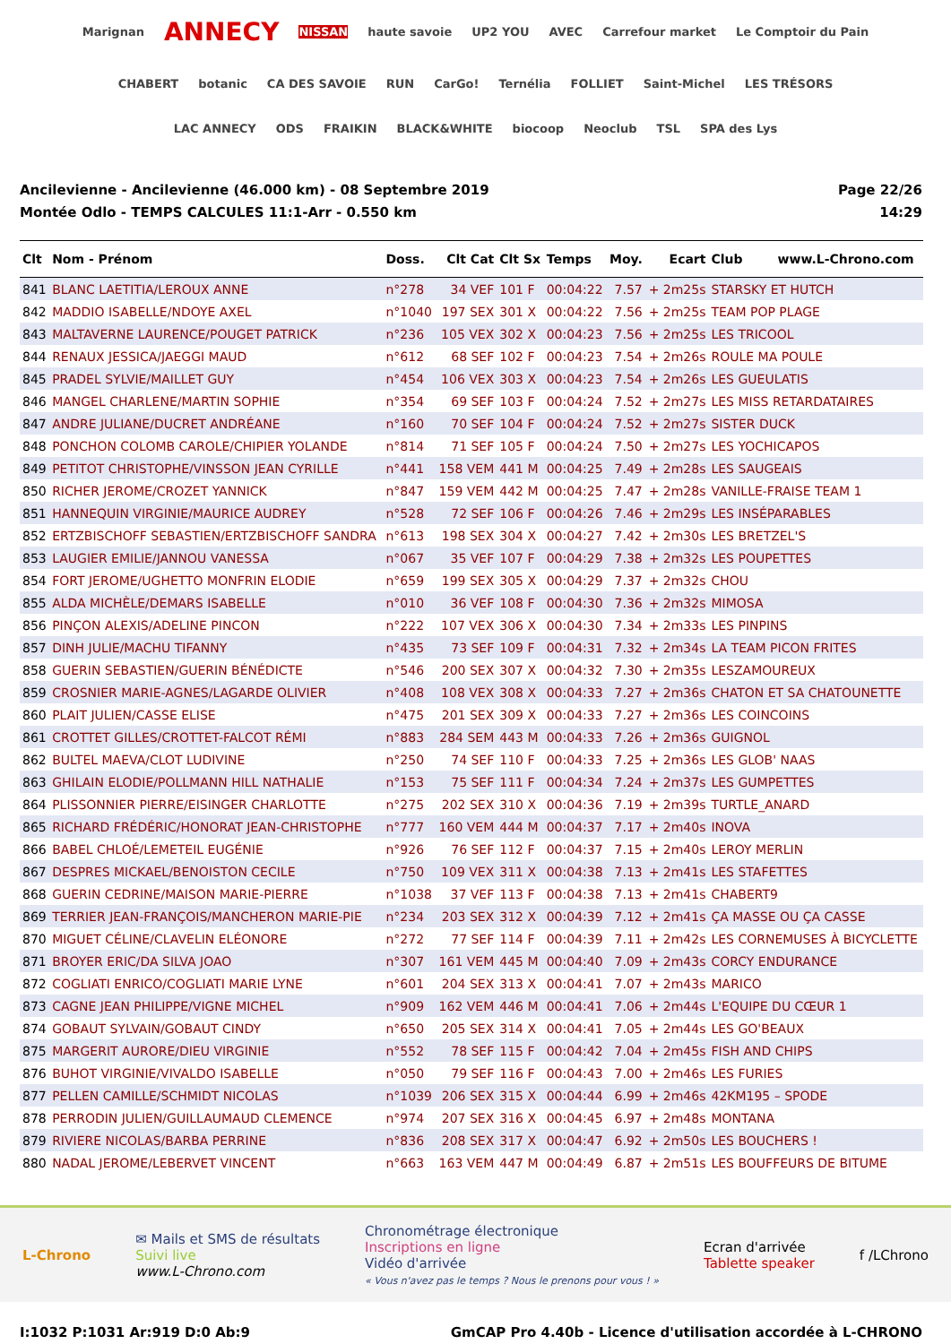Marignan ANNECY NISSAN haute savoie UP2 YOU AVEC Carrefour market Le Comptoir du Pain CHABERT botanic CA DES SAVOIE RUN CarGo! Ternélia FOLLIET Saint-Michel LES TRÉSORS LAC ANNECY ODS FRAIKIN BLACK&WHITE biocoop Neoclub TSL SPA des Lys
Ancilevienne - Ancilevienne (46.000 km) - 08 Septembre 2019
Montée Odlo - TEMPS CALCULES 11:1-Arr - 0.550 km
Page 22/26
14:29
| Clt | Nom - Prénom | Doss. | Clt Cat | Clt Sx | Temps | Moy. | Ecart | Club www.L-Chrono.com |
| --- | --- | --- | --- | --- | --- | --- | --- | --- |
| 841 | BLANC LAETITIA/LEROUX ANNE | n°278 | 34 VEF | 101 F | 00:04:22 | 7.57 | + 2m25s | STARSKY ET HUTCH |
| 842 | MADDIO ISABELLE/NDOYE AXEL | n°1040 | 197 SEX | 301 X | 00:04:22 | 7.56 | + 2m25s | TEAM POP PLAGE |
| 843 | MALTAVERNE LAURENCE/POUGET PATRICK | n°236 | 105 VEX | 302 X | 00:04:23 | 7.56 | + 2m25s | LES TRICOOL |
| 844 | RENAUX JESSICA/JAEGGI MAUD | n°612 | 68 SEF | 102 F | 00:04:23 | 7.54 | + 2m26s | ROULE MA POULE |
| 845 | PRADEL SYLVIE/MAILLET GUY | n°454 | 106 VEX | 303 X | 00:04:23 | 7.54 | + 2m26s | LES GUEULATIS |
| 846 | MANGEL CHARLENE/MARTIN SOPHIE | n°354 | 69 SEF | 103 F | 00:04:24 | 7.52 | + 2m27s | LES MISS RETARDATAIRES |
| 847 | ANDRE JULIANE/DUCRET ANDRÉANE | n°160 | 70 SEF | 104 F | 00:04:24 | 7.52 | + 2m27s | SISTER DUCK |
| 848 | PONCHON COLOMB CAROLE/CHIPIER YOLANDE | n°814 | 71 SEF | 105 F | 00:04:24 | 7.50 | + 2m27s | LES YOCHICAPOS |
| 849 | PETITOT CHRISTOPHE/VINSSON JEAN CYRILLE | n°441 | 158 VEM | 441 M | 00:04:25 | 7.49 | + 2m28s | LES SAUGEAIS |
| 850 | RICHER JEROME/CROZET YANNICK | n°847 | 159 VEM | 442 M | 00:04:25 | 7.47 | + 2m28s | VANILLE-FRAISE TEAM 1 |
| 851 | HANNEQUIN VIRGINIE/MAURICE AUDREY | n°528 | 72 SEF | 106 F | 00:04:26 | 7.46 | + 2m29s | LES INSÉPARABLES |
| 852 | ERTZBISCHOFF SEBASTIEN/ERTZBISCHOFF SANDRA | n°613 | 198 SEX | 304 X | 00:04:27 | 7.42 | + 2m30s | LES BRETZEL'S |
| 853 | LAUGIER EMILIE/JANNOU VANESSA | n°067 | 35 VEF | 107 F | 00:04:29 | 7.38 | + 2m32s | LES POUPETTES |
| 854 | FORT JEROME/UGHETTO MONFRIN ELODIE | n°659 | 199 SEX | 305 X | 00:04:29 | 7.37 | + 2m32s | CHOU |
| 855 | ALDA MICHÈLE/DEMARS ISABELLE | n°010 | 36 VEF | 108 F | 00:04:30 | 7.36 | + 2m32s | MIMOSA |
| 856 | PINÇON ALEXIS/ADELINE PINCON | n°222 | 107 VEX | 306 X | 00:04:30 | 7.34 | + 2m33s | LES PINPINS |
| 857 | DINH JULIE/MACHU TIFANNY | n°435 | 73 SEF | 109 F | 00:04:31 | 7.32 | + 2m34s | LA TEAM PICON FRITES |
| 858 | GUERIN SEBASTIEN/GUERIN BÉNÉDICTE | n°546 | 200 SEX | 307 X | 00:04:32 | 7.30 | + 2m35s | LESZAMOUREUX |
| 859 | CROSNIER MARIE-AGNES/LAGARDE OLIVIER | n°408 | 108 VEX | 308 X | 00:04:33 | 7.27 | + 2m36s | CHATON ET SA CHATOUNETTE |
| 860 | PLAIT JULIEN/CASSE ELISE | n°475 | 201 SEX | 309 X | 00:04:33 | 7.27 | + 2m36s | LES COINCOINS |
| 861 | CROTTET GILLES/CROTTET-FALCOT RÉMI | n°883 | 284 SEM | 443 M | 00:04:33 | 7.26 | + 2m36s | GUIGNOL |
| 862 | BULTEL MAEVA/CLOT LUDIVINE | n°250 | 74 SEF | 110 F | 00:04:33 | 7.25 | + 2m36s | LES GLOB' NAAS |
| 863 | GHILAIN ELODIE/POLLMANN HILL NATHALIE | n°153 | 75 SEF | 111 F | 00:04:34 | 7.24 | + 2m37s | LES GUMPETTES |
| 864 | PLISSONNIER PIERRE/EISINGER CHARLOTTE | n°275 | 202 SEX | 310 X | 00:04:36 | 7.19 | + 2m39s | TURTLE_ANARD |
| 865 | RICHARD FRÉDÉRIC/HONORAT JEAN-CHRISTOPHE | n°777 | 160 VEM | 444 M | 00:04:37 | 7.17 | + 2m40s | INOVA |
| 866 | BABEL CHLOÉ/LEMETEIL EUGÉNIE | n°926 | 76 SEF | 112 F | 00:04:37 | 7.15 | + 2m40s | LEROY MERLIN |
| 867 | DESPRES MICKAEL/BENOISTON CECILE | n°750 | 109 VEX | 311 X | 00:04:38 | 7.13 | + 2m41s | LES STAFETTES |
| 868 | GUERIN CEDRINE/MAISON MARIE-PIERRE | n°1038 | 37 VEF | 113 F | 00:04:38 | 7.13 | + 2m41s | CHABERT9 |
| 869 | TERRIER JEAN-FRANÇOIS/MANCHERON MARIE-PIE | n°234 | 203 SEX | 312 X | 00:04:39 | 7.12 | + 2m41s | ÇA MASSE OU ÇA CASSE |
| 870 | MIGUET CÉLINE/CLAVELIN ELÉONORE | n°272 | 77 SEF | 114 F | 00:04:39 | 7.11 | + 2m42s | LES CORNEMUSES À BICYCLETTE |
| 871 | BROYER ERIC/DA SILVA JOAO | n°307 | 161 VEM | 445 M | 00:04:40 | 7.09 | + 2m43s | CORCY ENDURANCE |
| 872 | COGLIATI ENRICO/COGLIATI MARIE LYNE | n°601 | 204 SEX | 313 X | 00:04:41 | 7.07 | + 2m43s | MARICO |
| 873 | CAGNE JEAN PHILIPPE/VIGNE MICHEL | n°909 | 162 VEM | 446 M | 00:04:41 | 7.06 | + 2m44s | L'EQUIPE DU CŒUR 1 |
| 874 | GOBAUT SYLVAIN/GOBAUT CINDY | n°650 | 205 SEX | 314 X | 00:04:41 | 7.05 | + 2m44s | LES GO'BEAUX |
| 875 | MARGERIT AURORE/DIEU VIRGINIE | n°552 | 78 SEF | 115 F | 00:04:42 | 7.04 | + 2m45s | FISH AND CHIPS |
| 876 | BUHOT VIRGINIE/VIVALDO ISABELLE | n°050 | 79 SEF | 116 F | 00:04:43 | 7.00 | + 2m46s | LES FURIES |
| 877 | PELLEN CAMILLE/SCHMIDT NICOLAS | n°1039 | 206 SEX | 315 X | 00:04:44 | 6.99 | + 2m46s | 42KM195 – SPODE |
| 878 | PERRODIN JULIEN/GUILLAUMAUD CLEMENCE | n°974 | 207 SEX | 316 X | 00:04:45 | 6.97 | + 2m48s | MONTANA |
| 879 | RIVIERE NICOLAS/BARBA PERRINE | n°836 | 208 SEX | 317 X | 00:04:47 | 6.92 | + 2m50s | LES BOUCHERS ! |
| 880 | NADAL JEROME/LEBERVET VINCENT | n°663 | 163 VEM | 447 M | 00:04:49 | 6.87 | + 2m51s | LES BOUFFEURS DE BITUME |
L-Chrono
✉ Mails et SMS de résultats
Suivi live
www.L-Chrono.com
Chronométrage électronique
Inscriptions en ligne
Vidéo d'arrivée
« Vous n'avez pas le temps ? Nous le prenons pour vous ! »
Ecran d'arrivée
Tablette speaker
f /LChrono
I:1032 P:1031 Ar:919 D:0 Ab:9 GmCAP Pro 4.40b - Licence d'utilisation accordée à L-CHRONO